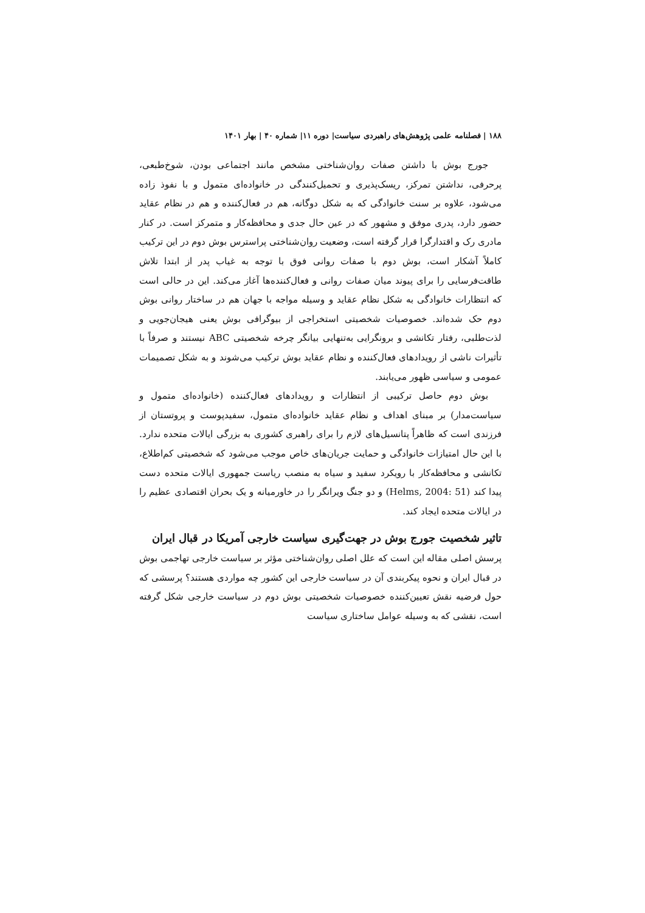۱۸۸ | فصلنامه علمی پژوهش‌های راهبردی سیاست| دوره ۱۱| شماره ۴۰ | بهار ۱۴۰۱
جورج بوش با داشتن صفات روان‌شناختی مشخص مانند اجتماعی بودن، شوخ‌طبعی، پرحرفی، نداشتن تمرکز، ریسک‌پذیری و تحمیل‌کنندگی در خانواده‌ای متمول و با نفوذ زاده می‌شود، علاوه بر سنت خانوادگی که به شکل دوگانه، هم در فعال‌کننده و هم در نظام عقاید حضور دارد، پدری موفق و مشهور که در عین حال جدی و محافظه‌کار و متمرکز است. در کنار مادری رک و اقتدارگرا قرار گرفته است، وضعیت روان‌شناختی پراسترس بوش دوم در این ترکیب کاملاً آشکار است، بوش دوم با صفات روانی فوق با توجه به غیاب پدر از ابتدا تلاش طاقت‌فرسایی را برای پیوند میان صفات روانی و فعال‌کننده‌ها آغاز می‌کند. این در حالی است که انتظارات خانوادگی به شکل نظام عقاید و وسیله مواجه با جهان هم در ساختار روانی بوش دوم حک شده‌اند. خصوصیات شخصیتی استخراجی از بیوگرافی بوش یعنی هیجان‌جویی و لذت‌طلبی، رفتار تکانشی و برونگرایی به‌تنهایی بیانگر چرخه شخصیتی ABC نیستند و صرفاً با تأثیرات ناشی از رویدادهای فعال‌کننده و نظام عقاید بوش ترکیب می‌شوند و به شکل تصمیمات عمومی و سیاسی ظهور می‌یابند.
بوش دوم حاصل ترکیبی از انتظارات و رویدادهای فعال‌کننده (خانواده‌ای متمول و سیاست‌مدار) بر مبنای اهداف و نظام عقاید خانواده‌ای متمول، سفیدپوست و پروتستان از فرزندی است که ظاهراً پتانسیل‌های لازم را برای راهبری کشوری به بزرگی ایالات متحده ندارد. با این حال امتیازات خانوادگی و حمایت جریان‌های خاص موجب می‌شود که شخصیتی کم‌اطلاع، تکانشی و محافظه‌کار با رویکرد سفید و سیاه به منصب ریاست جمهوری ایالات متحده دست پیدا کند (Helms, 2004: 51) و دو جنگ ویرانگر را در خاورمیانه و یک بحران اقتصادی عظیم را در ایالات متحده ایجاد کند.
تاثیر شخصیت جورج بوش در جهت‌گیری سیاست خارجی آمریکا در قبال ایران
پرسش اصلی مقاله این است که علل اصلی روان‌شناختی مؤثر بر سیاست خارجی تهاجمی بوش در قبال ایران و نحوه پیکربندی آن در سیاست خارجی این کشور چه مواردی هستند؟ پرسشی که حول فرضیه نقش تعیین‌کننده خصوصیات شخصیتی بوش دوم در سیاست خارجی شکل گرفته است، نقشی که به وسیله عوامل ساختاری سیاست